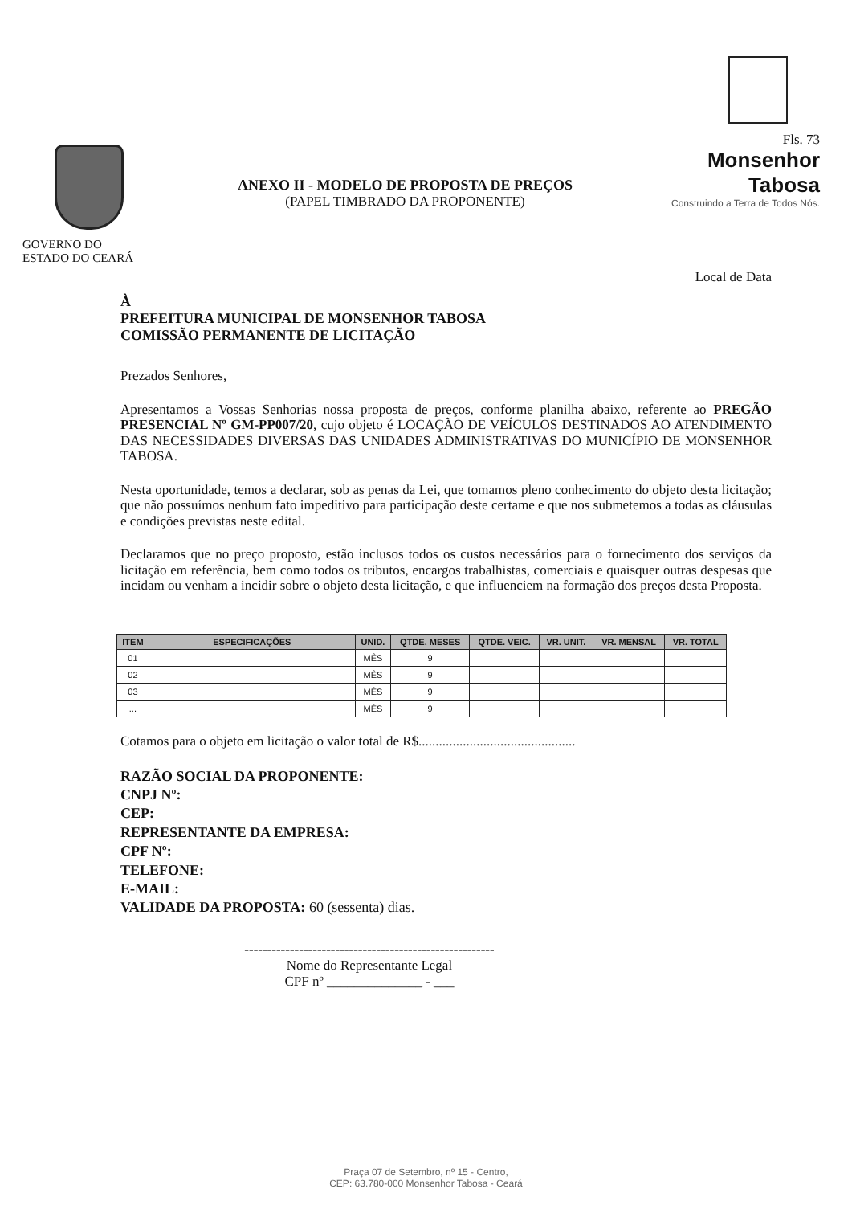GOVERNO DO
ESTADO DO CEARÁ
ANEXO II - MODELO DE PROPOSTA DE PREÇOS
(PAPEL TIMBRADO DA PROPONENTE)
Fls. 73
Monsenhor Tabosa
Construindo a Terra de Todos Nós.
Local de Data
À
PREFEITURA MUNICIPAL DE MONSENHOR TABOSA
COMISSÃO PERMANENTE DE LICITAÇÃO
Prezados Senhores,
Apresentamos a Vossas Senhorias nossa proposta de preços, conforme planilha abaixo, referente ao PREGÃO PRESENCIAL Nº GM-PP007/20, cujo objeto é LOCAÇÃO DE VEÍCULOS DESTINADOS AO ATENDIMENTO DAS NECESSIDADES DIVERSAS DAS UNIDADES ADMINISTRATIVAS DO MUNICÍPIO DE MONSENHOR TABOSA.
Nesta oportunidade, temos a declarar, sob as penas da Lei, que tomamos pleno conhecimento do objeto desta licitação; que não possuímos nenhum fato impeditivo para participação deste certame e que nos submetemos a todas as cláusulas e condições previstas neste edital.
Declaramos que no preço proposto, estão inclusos todos os custos necessários para o fornecimento dos serviços da licitação em referência, bem como todos os tributos, encargos trabalhistas, comerciais e quaisquer outras despesas que incidam ou venham a incidir sobre o objeto desta licitação, e que influenciem na formação dos preços desta Proposta.
| ITEM | ESPECIFICAÇÕES | UNID. | QTDE. MESES | QTDE. VEIC. | VR. UNIT. | VR. MENSAL | VR. TOTAL |
| --- | --- | --- | --- | --- | --- | --- | --- |
| 01 | | MÊS | 9 | | | | |
| 02 | | MÊS | 9 | | | | |
| 03 | | MÊS | 9 | | | | |
| ... | | MÊS | 9 | | | | |
Cotamos para o objeto em licitação o valor total de R$..............................................
RAZÃO SOCIAL DA PROPONENTE:
CNPJ Nº:
CEP:
REPRESENTANTE DA EMPRESA:
CPF Nº:
TELEFONE:
E-MAIL:
VALIDADE DA PROPOSTA: 60 (sessenta) dias.
-------------------------------------------------------
Nome do Representante Legal
CPF nº ______________ - ___
Praça 07 de Setembro, nº 15 - Centro,
CEP: 63.780-000 Monsenhor Tabosa - Ceará